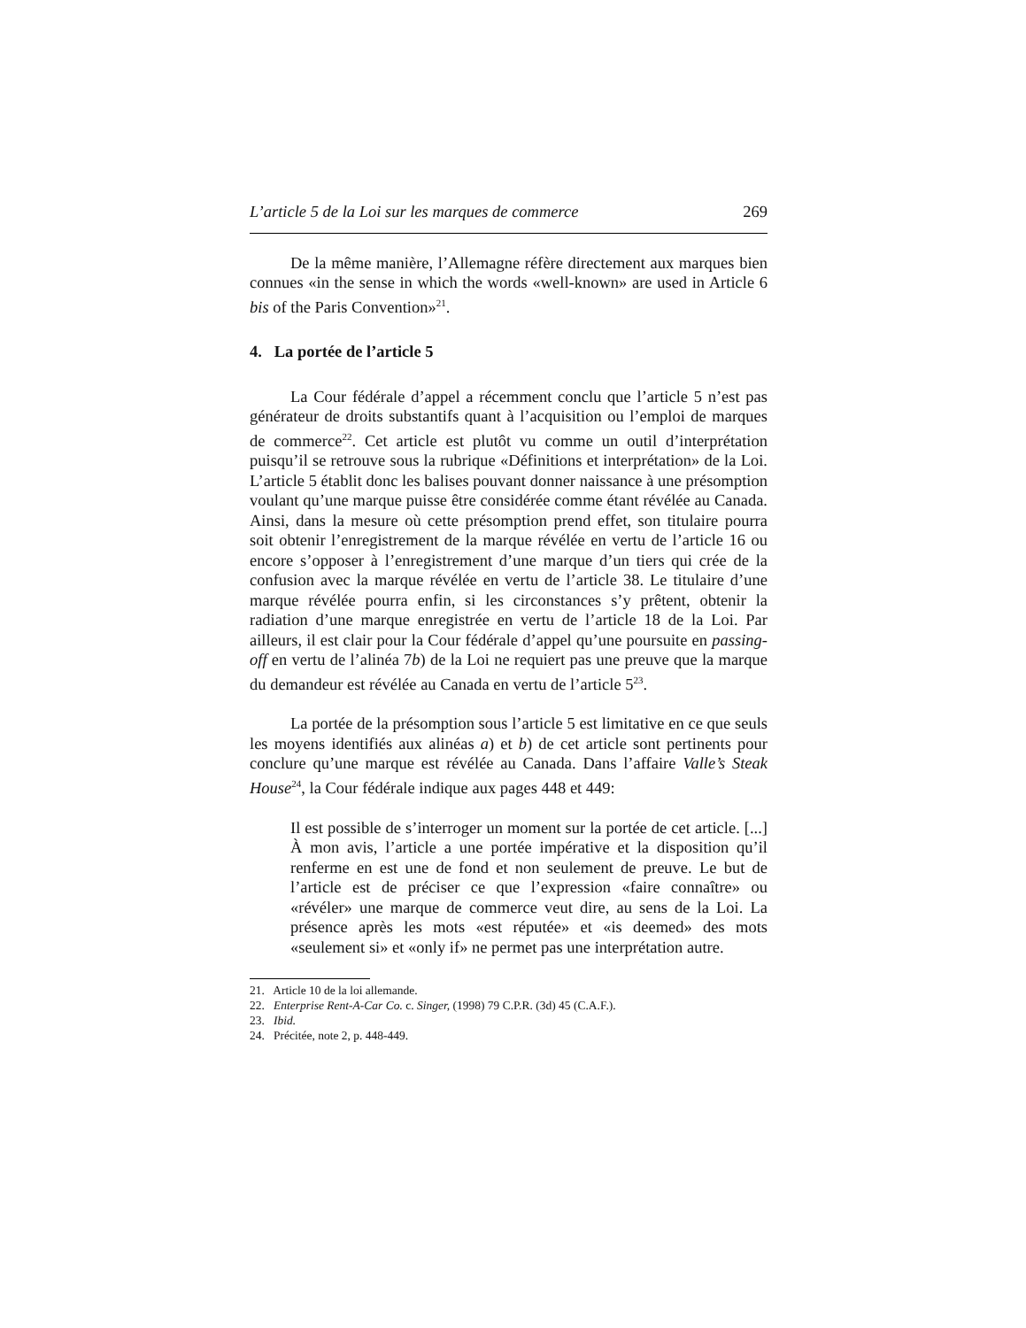L’article 5 de la Loi sur les marques de commerce 269
De la même manière, l’Allemagne réfère directement aux marques bien connues «in the sense in which the words «well-known» are used in Article 6 bis of the Paris Convention»<sup>21</sup>.
4. La portée de l’article 5
La Cour fédérale d’appel a récemment conclu que l’article 5 n’est pas générateur de droits substantifs quant à l’acquisition ou l’emploi de marques de commerce<sup>22</sup>. Cet article est plutôt vu comme un outil d’interprétation puisqu’il se retrouve sous la rubrique «Définitions et interprétation» de la Loi. L’article 5 établit donc les balises pouvant donner naissance à une présomption voulant qu’une marque puisse être considérée comme étant révélée au Canada. Ainsi, dans la mesure où cette présomption prend effet, son titulaire pourra soit obtenir l’enregistrement de la marque révélée en vertu de l’article 16 ou encore s’opposer à l’enregistrement d’une marque d’un tiers qui crée de la confusion avec la marque révélée en vertu de l’article 38. Le titulaire d’une marque révélée pourra enfin, si les circonstances s’y prêtent, obtenir la radiation d’une marque enregistrée en vertu de l’article 18 de la Loi. Par ailleurs, il est clair pour la Cour fédérale d’appel qu’une poursuite en passing-off en vertu de l’alinéa 7b) de la Loi ne requiert pas une preuve que la marque du demandeur est révélée au Canada en vertu de l’article 5<sup>23</sup>.
La portée de la présomption sous l’article 5 est limitative en ce que seuls les moyens identifiés aux alinéas a) et b) de cet article sont pertinents pour conclure qu’une marque est révélée au Canada. Dans l’affaire Valle’s Steak House<sup>24</sup>, la Cour fédérale indique aux pages 448 et 449:
Il est possible de s’interroger un moment sur la portée de cet article. [...] À mon avis, l’article a une portée impérative et la disposition qu’il renferme en est une de fond et non seulement de preuve. Le but de l’article est de préciser ce que l’expression «faire connaître» ou «révéler» une marque de commerce veut dire, au sens de la Loi. La présence après les mots «est réputée» et «is deemed» des mots «seulement si» et «only if» ne permet pas une interprétation autre.
21. Article 10 de la loi allemande.
22. Enterprise Rent-A-Car Co. c. Singer, (1998) 79 C.P.R. (3d) 45 (C.A.F.).
23. Ibid.
24. Précitée, note 2, p. 448-449.